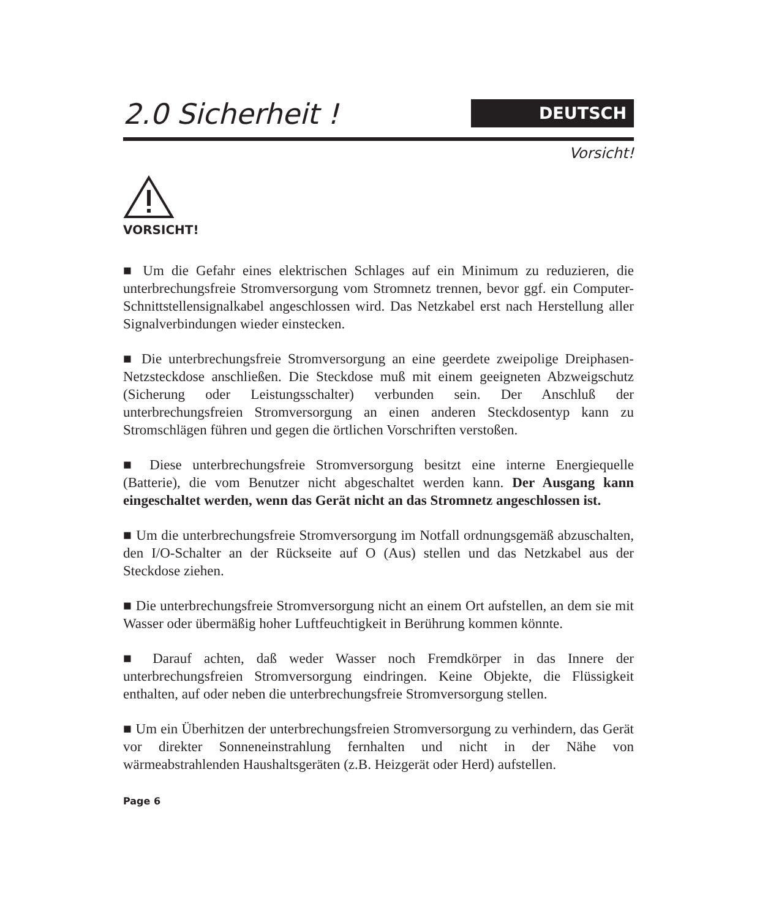2.0 Sicherheit !
DEUTSCH
Vorsicht!
VORSICHT!
■ Um die Gefahr eines elektrischen Schlages auf ein Minimum zu reduzieren, die unterbrechungsfreie Stromversorgung vom Stromnetz trennen, bevor ggf. ein Computer-Schnittstellensignalkabel angeschlossen wird. Das Netzkabel erst nach Herstellung aller Signalverbindungen wieder einstecken.
■ Die unterbrechungsfreie Stromversorgung an eine geerdete zweipolige Dreiphasen-Netzsteckdose anschließen. Die Steckdose muß mit einem geeigneten Abzweigschutz (Sicherung oder Leistungsschalter) verbunden sein. Der Anschluß der unterbrechungsfreien Stromversorgung an einen anderen Steckdosentyp kann zu Stromschlägen führen und gegen die örtlichen Vorschriften verstoßen.
■ Diese unterbrechungsfreie Stromversorgung besitzt eine interne Energiequelle (Batterie), die vom Benutzer nicht abgeschaltet werden kann. Der Ausgang kann eingeschaltet werden, wenn das Gerät nicht an das Stromnetz angeschlossen ist.
■ Um die unterbrechungsfreie Stromversorgung im Notfall ordnungsgemäß abzuschalten, den I/O-Schalter an der Rückseite auf O (Aus) stellen und das Netzkabel aus der Steckdose ziehen.
■ Die unterbrechungsfreie Stromversorgung nicht an einem Ort aufstellen, an dem sie mit Wasser oder übermäßig hoher Luftfeuchtigkeit in Berührung kommen könnte.
■ Darauf achten, daß weder Wasser noch Fremdkörper in das Innere der unterbrechungsfreien Stromversorgung eindringen. Keine Objekte, die Flüssigkeit enthalten, auf oder neben die unterbrechungsfreie Stromversorgung stellen.
■ Um ein Überhitzen der unterbrechungsfreien Stromversorgung zu verhindern, das Gerät vor direkter Sonneneinstrahlung fernhalten und nicht in der Nähe von wärmeabstrahlenden Haushaltsgeräten (z.B. Heizgerät oder Herd) aufstellen.
Page 6